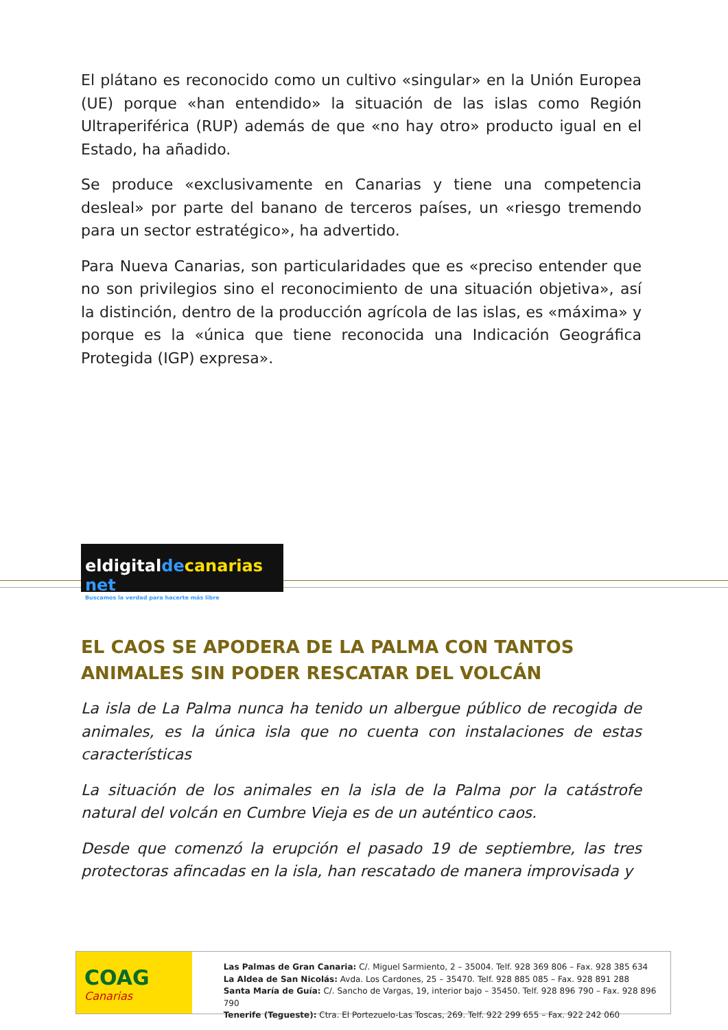El plátano es reconocido como un cultivo «singular» en la Unión Europea (UE) porque «han entendido» la situación de las islas como Región Ultraperiférica (RUP) además de que «no hay otro» producto igual en el Estado, ha añadido.
Se produce «exclusivamente en Canarias y tiene una competencia desleal» por parte del banano de terceros países, un «riesgo tremendo para un sector estratégico», ha advertido.
Para Nueva Canarias, son particularidades que es «preciso entender que no son privilegios sino el reconocimiento de una situación objetiva», así la distinción, dentro de la producción agrícola de las islas, es «máxima» y porque es la «única que tiene reconocida una Indicación Geográfica Protegida (IGP) expresa».
eldigitalde canarias net
Buscamos la verdad para hacerte más libre
EL CAOS SE APODERA DE LA PALMA CON TANTOS ANIMALES SIN PODER RESCATAR DEL VOLCÁN
La isla de La Palma nunca ha tenido un albergue público de recogida de animales, es la única isla que no cuenta con instalaciones de estas características
La situación de los animales en la isla de la Palma por la catástrofe natural del volcán en Cumbre Vieja es de un auténtico caos.
Desde que comenzó la erupción el pasado 19 de septiembre, las tres protectoras afincadas en la isla, han rescatado de manera improvisada y
COAG
Canarias
Las Palmas de Gran Canaria: C/. Miguel Sarmiento, 2 – 35004. Telf. 928 369 806 – Fax. 928 385 634
La Aldea de San Nicolás: Avda. Los Cardones, 25 – 35470. Telf. 928 885 085 – Fax. 928 891 288
Santa María de Guía: C/. Sancho de Vargas, 19, interior bajo – 35450. Telf. 928 896 790 – Fax. 928 896 790
Tenerife (Tegueste): Ctra. El Portezuelo-Las Toscas, 269. Telf. 922 299 655 – Fax. 922 242 060